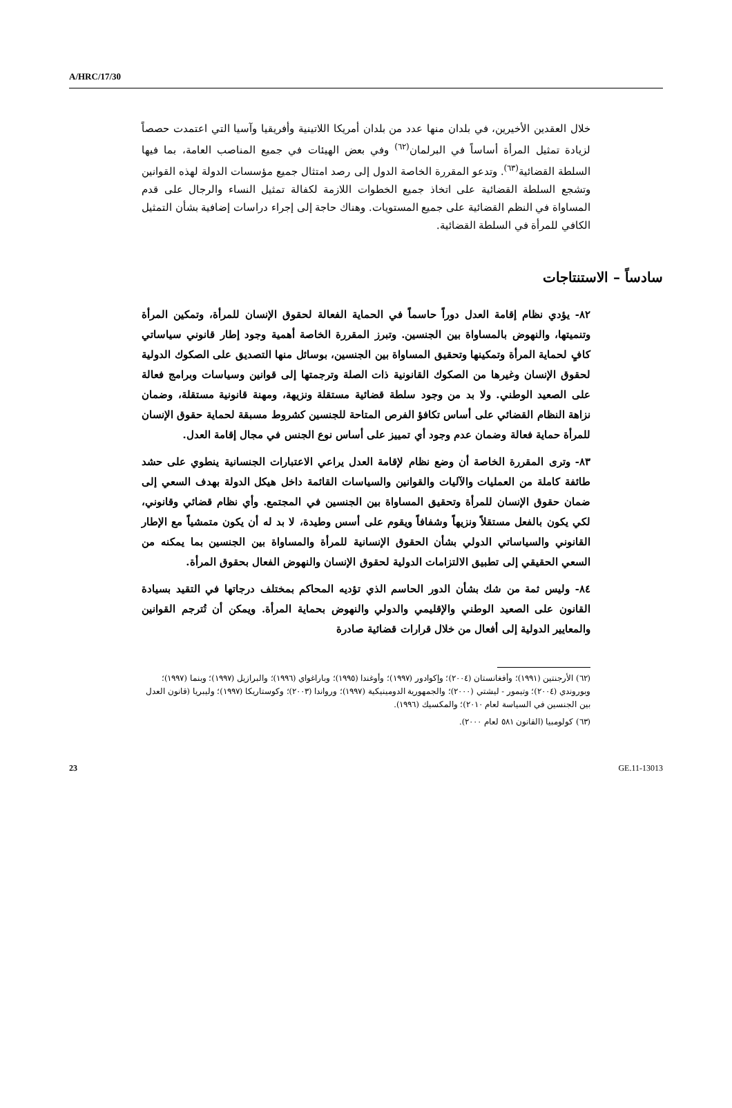A/HRC/17/30
خلال العقدين الأخيرين، في بلدان منها عدد من بلدان أمريكا اللاتينية وأفريقيا وآسيا التي اعتمدت حصصاً لزيادة تمثيل المرأة أساساً في البرلمان<sup>(٦٢)</sup> وفي بعض الهيئات في جميع المناصب العامة، بما فيها السلطة القضائية<sup>(٦٣)</sup>. وتدعو المقررة الخاصة الدول إلى رصد امتثال جميع مؤسسات الدولة لهذه القوانين وتشجع السلطة القضائية على اتخاذ جميع الخطوات اللازمة لكفالة تمثيل النساء والرجال على قدم المساواة في النظم القضائية على جميع المستويات. وهناك حاجة إلى إجراء دراسات إضافية بشأن التمثيل الكافي للمرأة في السلطة القضائية.
سادساً – الاستنتاجات
٨٢- يؤدي نظام إقامة العدل دوراً حاسماً في الحماية الفعالة لحقوق الإنسان للمرأة، وتمكين المرأة وتنميتها، والنهوض بالمساواة بين الجنسين. وتبرز المقررة الخاصة أهمية وجود إطار قانوني سياساتي كافٍ لحماية المرأة وتمكينها وتحقيق المساواة بين الجنسين، بوسائل منها التصديق على الصكوك الدولية لحقوق الإنسان وغيرها من الصكوك القانونية ذات الصلة وترجمتها إلى قوانين وسياسات وبرامج فعالة على الصعيد الوطني. ولا بد من وجود سلطة قضائية مستقلة ونزيهة، ومهنة قانونية مستقلة، وضمان نزاهة النظام القضائي على أساس تكافؤ الفرص المتاحة للجنسين كشروط مسبقة لحماية حقوق الإنسان للمرأة حماية فعالة وضمان عدم وجود أي تمييز على أساس نوع الجنس في مجال إقامة العدل.
٨٣- وترى المقررة الخاصة أن وضع نظام لإقامة العدل يراعي الاعتبارات الجنسانية ينطوي على حشد طائفة كاملة من العمليات والآليات والقوانين والسياسات القائمة داخل هيكل الدولة بهدف السعي إلى ضمان حقوق الإنسان للمرأة وتحقيق المساواة بين الجنسين في المجتمع. وأي نظام قضائي وقانوني، لكي يكون بالفعل مستقلاً ونزيهاً وشفافاً ويقوم على أسس وطيدة، لا بد له أن يكون متمشياً مع الإطار القانوني والسياساتي الدولي بشأن الحقوق الإنسانية للمرأة والمساواة بين الجنسين بما يمكنه من السعي الحقيقي إلى تطبيق الالتزامات الدولية لحقوق الإنسان والنهوض الفعال بحقوق المرأة.
٨٤- وليس ثمة من شك بشأن الدور الحاسم الذي تؤديه المحاكم بمختلف درجاتها في التقيد بسيادة القانون على الصعيد الوطني والإقليمي والدولي والنهوض بحماية المرأة. ويمكن أن تُترجم القوانين والمعايير الدولية إلى أفعال من خلال قرارات قضائية صادرة
(٦٢) الأرجنتين (١٩٩١)؛ وأفغانستان (٢٠٠٤)؛ وإكوادور (١٩٩٧)؛ وأوغندا (١٩٩٥)؛ وباراغواي (١٩٩٦)؛ والبرازيل (١٩٩٧)؛ وبنما (١٩٩٧)؛ وبوروندي (٢٠٠٤)؛ وتيمور - ليشتي (٢٠٠٠)؛ والجمهورية الدومينيكية (١٩٩٧)؛ ورواندا (٢٠٠٣)؛ وكوستاريكا (١٩٩٧)؛ وليبريا (قانون العدل بين الجنسين في السياسة لعام ٢٠١٠)؛ والمكسيك (١٩٩٦).
(٦٣) كولومبيا (القانون ٥٨١ لعام ٢٠٠٠).
23 GE.11-13013